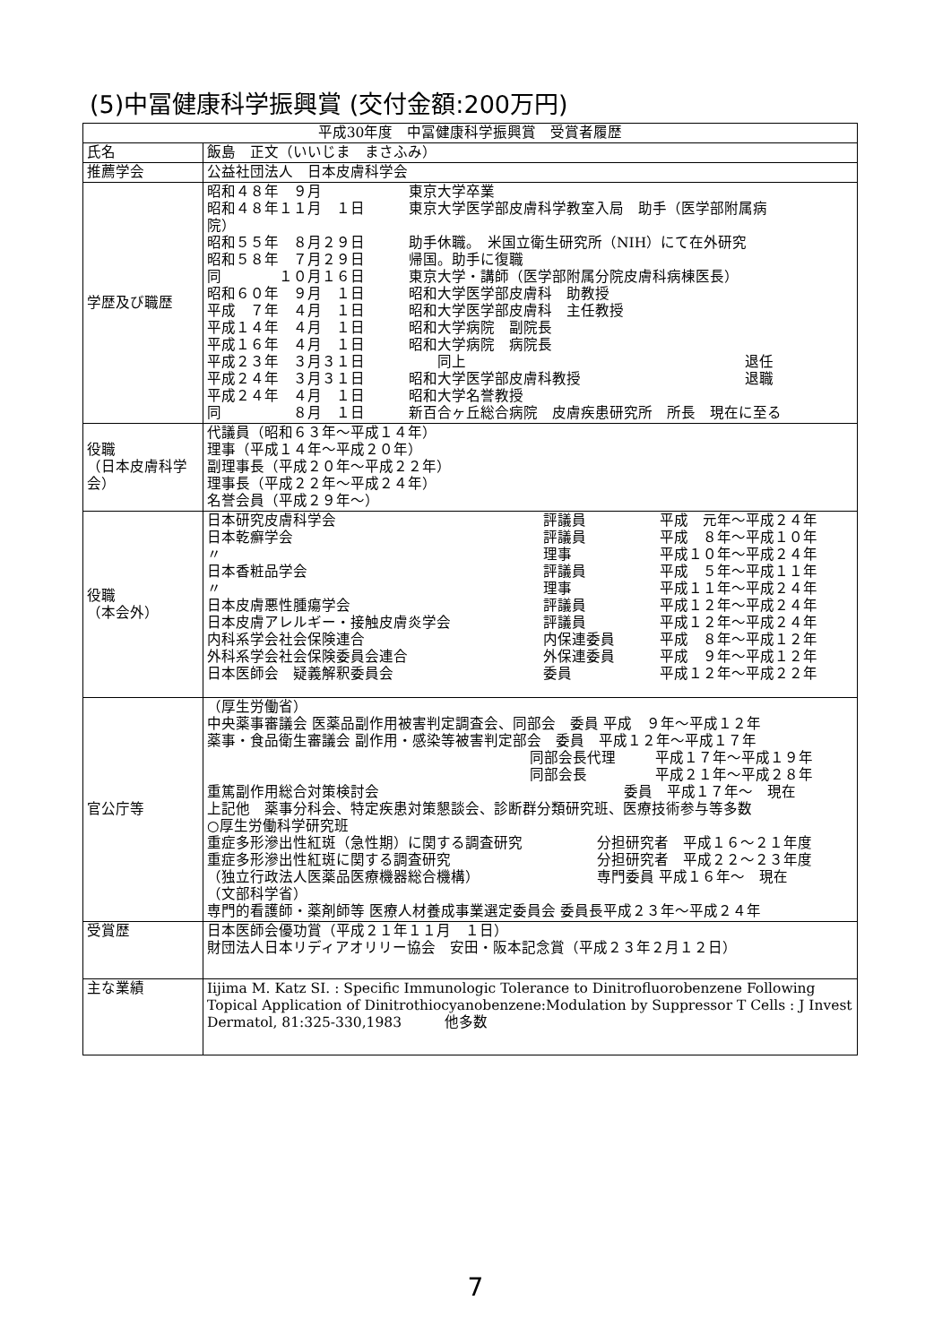(5)中冨健康科学振興賞 (交付金額:200万円)
| 平成30年度 中冨健康科学振興賞 受賞者履歴 | |
| --- | --- |
| 氏名 | 飯島 正文（いいじま まさふみ） |
| 推薦学会 | 公益社団法人 日本皮膚科学会 |
| 学歴及び職歴 | 昭和４８年 ９月 東京大学卒業 昭和４８年１１月 １日 東京大学医学部皮膚科学教室入局 助手（医学部附属病 院） 昭和５５年 ８月２９日 助手休職。 米国立衛生研究所（NIH）にて在外研究 昭和５８年 ７月２９日 帰国。助手に復職 同 １０月１６日 東京大学・講師（医学部附属分院皮膚科病棟医長） 昭和６０年 ９月 １日 昭和大学医学部皮膚科 助教授 平成 ７年 ４月 １日 昭和大学医学部皮膚科 主任教授 平成１４年 ４月 １日 昭和大学病院 副院長 平成１６年 ４月 １日 昭和大学病院 病院長 平成２３年 ３月３１日 同上 退任 平成２４年 ３月３１日 昭和大学医学部皮膚科教授 退職 平成２４年 ４月 １日 昭和大学名誉教授 同 ８月 １日 新百合ヶ丘総合病院 皮膚疾患研究所 所長 現在に至る |
| 役職 （日本皮膚科学会） | 代議員（昭和６３年〜平成１４年） 理事（平成１４年〜平成２０年） 副理事長（平成２０年〜平成２２年） 理事長（平成２２年〜平成２４年） 名誉会員（平成２９年〜） |
| 役職 （本会外） | 日本研究皮膚科学会 評議員 平成 元年〜平成２４年 日本乾癬学会 評議員 平成 ８年〜平成１０年 〃 理事 平成１０年〜平成２４年 日本香粧品学会 評議員 平成 ５年〜平成１１年 〃 理事 平成１１年〜平成２４年 日本皮膚悪性腫瘍学会 評議員 平成１２年〜平成２４年 日本皮膚アレルギー・接触皮膚炎学会 評議員 平成１２年〜平成２４年 内科系学会社会保険連合 内保連委員 平成 ８年〜平成１２年 外科系学会社会保険委員会連合 外保連委員 平成 ９年〜平成１２年 日本医師会 疑義解釈委員会 委員 平成１２年〜平成２２年 |
| 官公庁等 | （厚生労働省） 中央薬事審議会 医薬品副作用被害判定調査会、同部会 委員 平成 ９年〜平成１２年 薬事・食品衛生審議会 副作用・感染等被害判定部会 委員 平成１２年〜平成１７年 同部会長代理 平成１７年〜平成１９年 同部会長 平成２１年〜平成２８年 重篤副作用総合対策検討会 委員 平成１７年〜 現在 上記他 薬事分科会、特定疾患対策懇談会、診断群分類研究班、医療技術参与等多数 ○厚生労働科学研究班 重症多形滲出性紅斑（急性期）に関する調査研究 分担研究者 平成１６〜２１年度 重症多形滲出性紅斑に関する調査研究 分担研究者 平成２２〜２３年度 （独立行政法人医薬品医療機器総合機構） 専門委員 平成１６年〜 現在 （文部科学省） 専門的看護師・薬剤師等 医療人材養成事業選定委員会 委員長平成２３年〜平成２４年 |
| 受賞歴 | 日本医師会優功賞（平成２１年１１月 １日） 財団法人日本リディアオリリー協会 安田・阪本記念賞（平成２３年２月１２日） |
| 主な業績 | Iijima M. Katz SI. : Specific Immunologic Tolerance to Dinitrofluorobenzene Following Topical Application of Dinitrothiocyanobenzene:Modulation by Suppressor T Cells : J Invest Dermatol, 81:325-330,1983 他多数 |
7